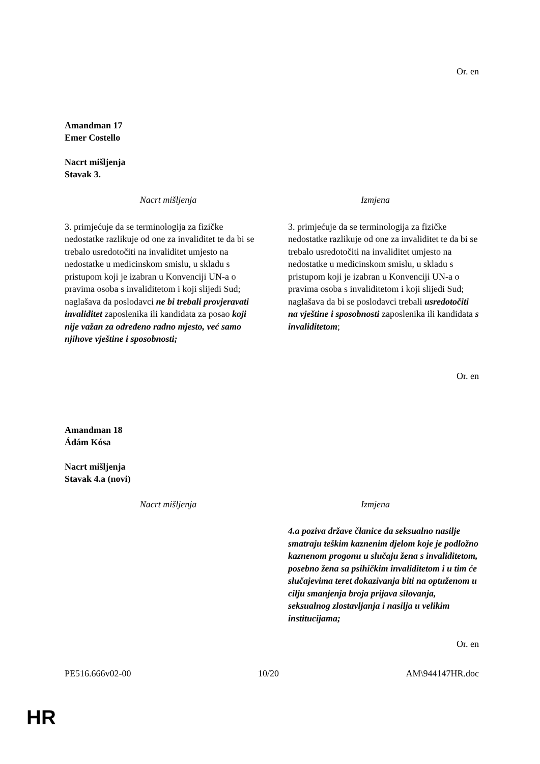Or. en
Amandman 17
Emer Costello
Nacrt mišljenja
Stavak 3.
| Nacrt mišljenja | Izmjena |
| --- | --- |
| 3. primjećuje da se terminologija za fizičke nedostatke razlikuje od one za invaliditet te da bi se trebalo usredotočiti na invaliditet umjesto na nedostatke u medicinskom smislu, u skladu s pristupom koji je izabran u Konvenciji UN-a o pravima osoba s invaliditetom i koji slijedi Sud; naglašava da poslodavci ne bi trebali provjeravati invaliditet zaposlenika ili kandidata za posao koji nije važan za određeno radno mjesto, već samo njihove vještine i sposobnosti; | 3. primjećuje da se terminologija za fizičke nedostatke razlikuje od one za invaliditet te da bi se trebalo usredotočiti na invaliditet umjesto na nedostatke u medicinskom smislu, u skladu s pristupom koji je izabran u Konvenciji UN-a o pravima osoba s invaliditetom i koji slijedi Sud; naglašava da bi se poslodavci trebali usredotočiti na vještine i sposobnosti zaposlenika ili kandidata s invaliditetom ; |
Or. en
Amandman 18
Ádám Kósa
Nacrt mišljenja
Stavak 4.a (novi)
| Nacrt mišljenja | Izmjena |
| --- | --- |
| | 4.a poziva države članice da seksualno nasilje smatraju teškim kaznenim djelom koje je podložno kaznenom progonu u slučaju žena s invaliditetom, posebno žena sa psihičkim invaliditetom i u tim će slučajevima teret dokazivanja biti na optuženom u cilju smanjenja broja prijava silovanja, seksualnog zlostavljanja i nasilja u velikim institucijama; |
Or. en
PE516.666v02-00 10/20 AM\944147HR.doc
HR